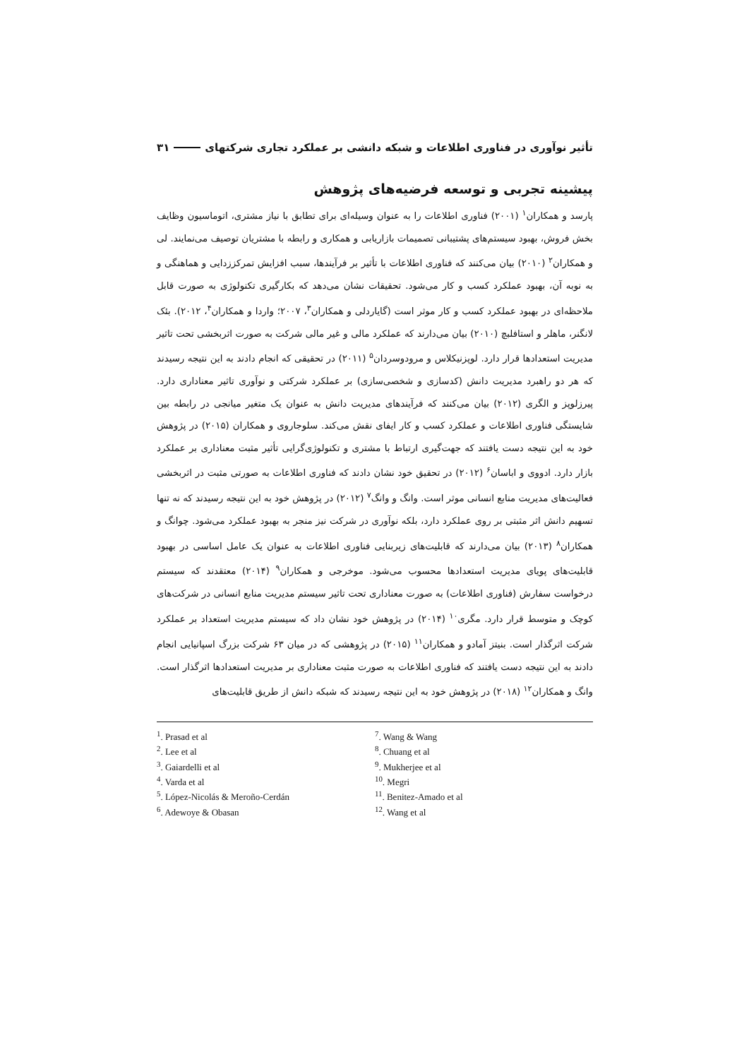تأثیر نوآوری در فناوری اطلاعات و شبکه دانشی بر عملکرد تجاری شرکتهای ۳۱
پیشینه تجربی و توسعه فرضیه‌های پژوهش
پارسد و همکاران<sup>۱</sup> (۲۰۰۱) فناوری اطلاعات را به عنوان وسیله‌ای برای تطابق با نیاز مشتری، اتوماسیون وظایف بخش فروش، بهبود سیستم‌های پشتیبانی تصمیمات بازاریابی و همکاری و رابطه با مشتریان توصیف می‌نمایند. لی و همکاران<sup>۲</sup> (۲۰۱۰) بیان می‌کنند که فناوری اطلاعات با تأثیر بر فرآیندها، سبب افزایش تمرکززدایی و هماهنگی و به نوبه آن، بهبود عملکرد کسب و کار می‌شود. تحقیقات نشان می‌دهد که بکارگیری تکنولوژی به صورت قابل ملاحظه‌ای در بهبود عملکرد کسب و کار موثر است (گایاردلی و همکاران<sup>۳</sup>، ۲۰۰۷؛ واردا و همکاران<sup>۴</sup>، ۲۰۱۲). بئک لانگنر، ماهلر و استافلبچ (۲۰۱۰) بیان می‌دارند که عملکرد مالی و غیر مالی شرکت به صورت اثربخشی تحت تاثیر مدیریت استعدادها قرار دارد. لوپزنیکلاس و مرودوسردان<sup>۵</sup> (۲۰۱۱) در تحقیقی که انجام دادند به این نتیجه رسیدند که هر دو راهبرد مدیریت دانش (کدسازی و شخصی‌سازی) بر عملکرد شرکتی و نوآوری تاثیر معناداری دارد. پیرزلوپز و الگری (۲۰۱۲) بیان می‌کنند که فرآیندهای مدیریت دانش به عنوان یک متغیر میانجی در رابطه بین شایستگی فناوری اطلاعات و عملکرد کسب و کار ایفای نقش می‌کند. سلوجاروی و همکاران (۲۰۱۵) در پژوهش خود به این نتیجه دست یافتند که جهت‌گیری ارتباط با مشتری و تکنولوژی‌گرایی تأثیر مثبت معناداری بر عملکرد بازار دارد. ادووی و اباسان<sup>۶</sup> (۲۰۱۲) در تحقیق خود نشان دادند که فناوری اطلاعات به صورتی مثبت در اثربخشی فعالیت‌های مدیریت منابع انسانی موثر است. وانگ و وانگ<sup>۷</sup> (۲۰۱۲) در پژوهش خود به این نتیجه رسیدند که نه تنها تسهیم دانش اثر مثبتی بر روی عملکرد دارد، بلکه نوآوری در شرکت نیز منجر به بهبود عملکرد می‌شود. چوانگ و همکاران<sup>۸</sup> (۲۰۱۳) بیان می‌دارند که قابلیت‌های زیربنایی فناوری اطلاعات به عنوان یک عامل اساسی در بهبود قابلیت‌های پویای مدیریت استعدادها محسوب می‌شود. موخرجی و همکاران<sup>۹</sup> (۲۰۱۴) معتقدند که سیستم درخواست سفارش (فناوری اطلاعات) به صورت معناداری تحت تاثیر سیستم مدیریت منابع انسانی در شرکت‌های کوچک و متوسط قرار دارد. مگری<sup>۱۰</sup> (۲۰۱۴) در پژوهش خود نشان داد که سیستم مدیریت استعداد بر عملکرد شرکت اثرگذار است. بنیتز آمادو و همکاران<sup>۱۱</sup> (۲۰۱۵) در پژوهشی که در میان ۶۳ شرکت بزرگ اسپانیایی انجام دادند به این نتیجه دست یافتند که فناوری اطلاعات به صورت مثبت معناداری بر مدیریت استعدادها اثرگذار است. وانگ و همکاران<sup>۱۲</sup> (۲۰۱۸) در پژوهش خود به این نتیجه رسیدند که شبکه دانش از طریق قابلیت‌های
<sup>1</sup>. Prasad et al
<sup>2</sup>. Lee et al
<sup>3</sup>. Gaiardelli et al
<sup>4</sup>. Varda et al
<sup>5</sup>. López-Nicolás & Meroño-Cerdán
<sup>6</sup>. Adewoye & Obasan
<sup>7</sup>. Wang & Wang
<sup>8</sup>. Chuang et al
<sup>9</sup>. Mukherjee et al
<sup>10</sup>. Megri
<sup>11</sup>. Benitez-Amado et al
<sup>12</sup>. Wang et al